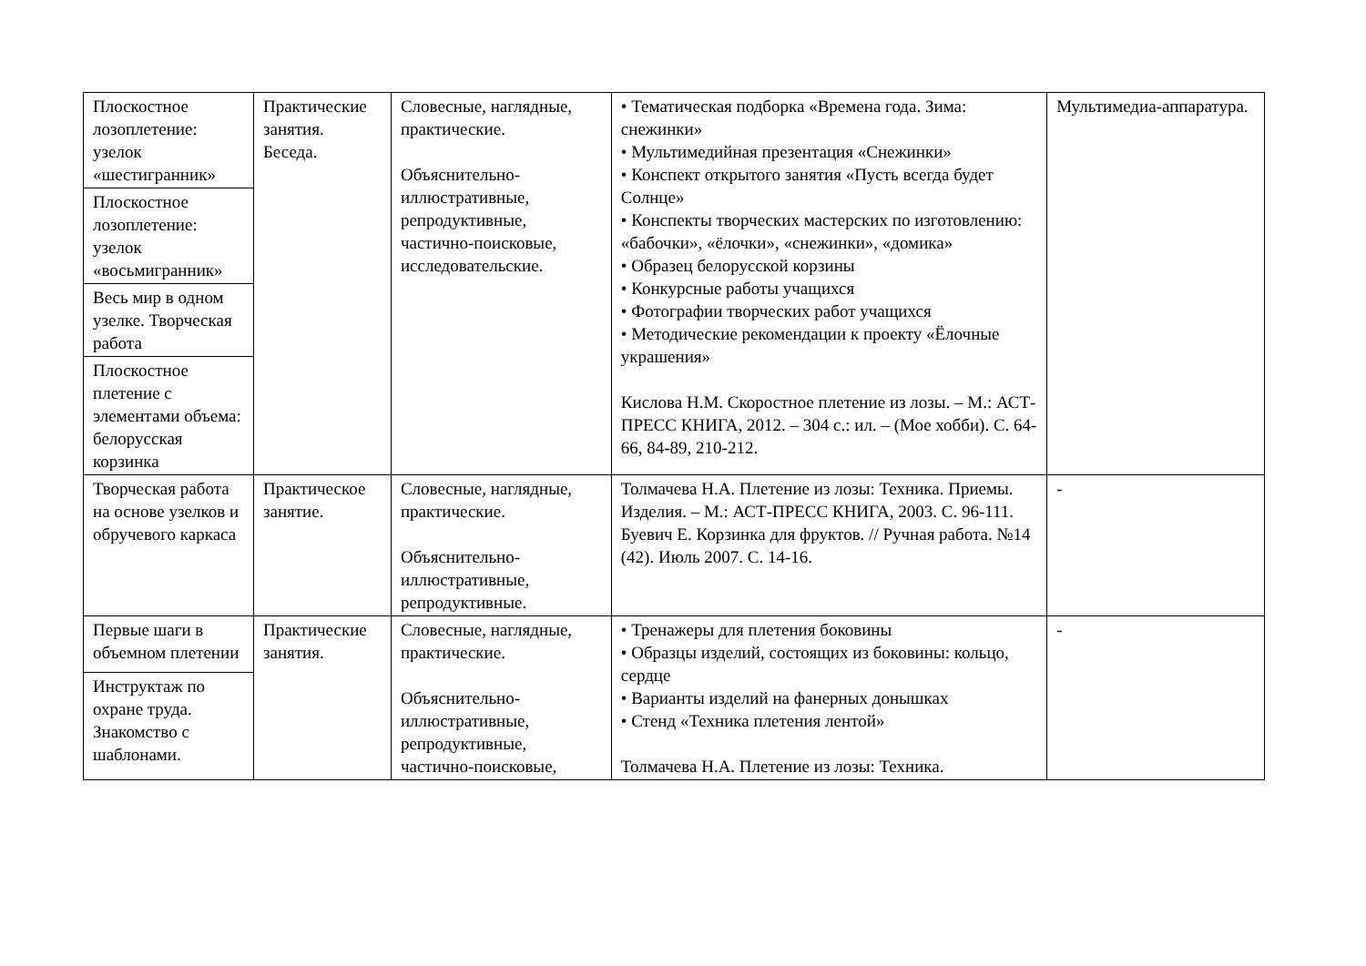| Плоскостное лозоплетение: узелок «шестигранник» | Практические занятия. Беседа. | Словесные, наглядные, практические. Объяснительно-иллюстративные, репродуктивные, частично-поисковые, исследовательские. | • Тематическая подборка «Времена года. Зима: снежинки» • Мультимедийная презентация «Снежинки» • Конспект открытого занятия «Пусть всегда будет Солнце» • Конспекты творческих мастерских по изготовлению: «бабочки», «ёлочки», «снежинки», «домика» • Образец белорусской корзины • Конкурсные работы учащихся • Фотографии творческих работ учащихся • Методические рекомендации к проекту «Ёлочные украшения» Кислова Н.М. Скоростное плетение из лозы. – М.: АСТ-ПРЕСС КНИГА, 2012. – 304 с.: ил. – (Мое хобби). С. 64-66, 84-89, 210-212. | Мультимедиа-аппаратура. |
| Плоскостное лозоплетение: узелок «восьмигранник» | | | | |
| Весь мир в одном узелке. Творческая работа | | | | |
| Плоскостное плетение с элементами объема: белорусская корзинка | | | | |
| Творческая работа на основе узелков и обручевого каркаса | Практическое занятие. | Словесные, наглядные, практические. Объяснительно-иллюстративные, репродуктивные. | Толмачева Н.А. Плетение из лозы: Техника. Приемы. Изделия. – М.: АСТ-ПРЕСС КНИГА, 2003. С. 96-111. Буевич Е. Корзинка для фруктов. // Ручная работа. №14 (42). Июль 2007. С. 14-16. | - |
| Первые шаги в объемном плетении | Практические занятия. | Словесные, наглядные, практические. Объяснительно-иллюстративные, репродуктивные, частично-поисковые, | • Тренажеры для плетения боковины • Образцы изделий, состоящих из боковины: кольцо, сердце • Варианты изделий на фанерных донышках • Стенд «Техника плетения лентой» Толмачева Н.А. Плетение из лозы: Техника. | - |
| Инструктаж по охране труда. Знакомство с шаблонами. | | | | |